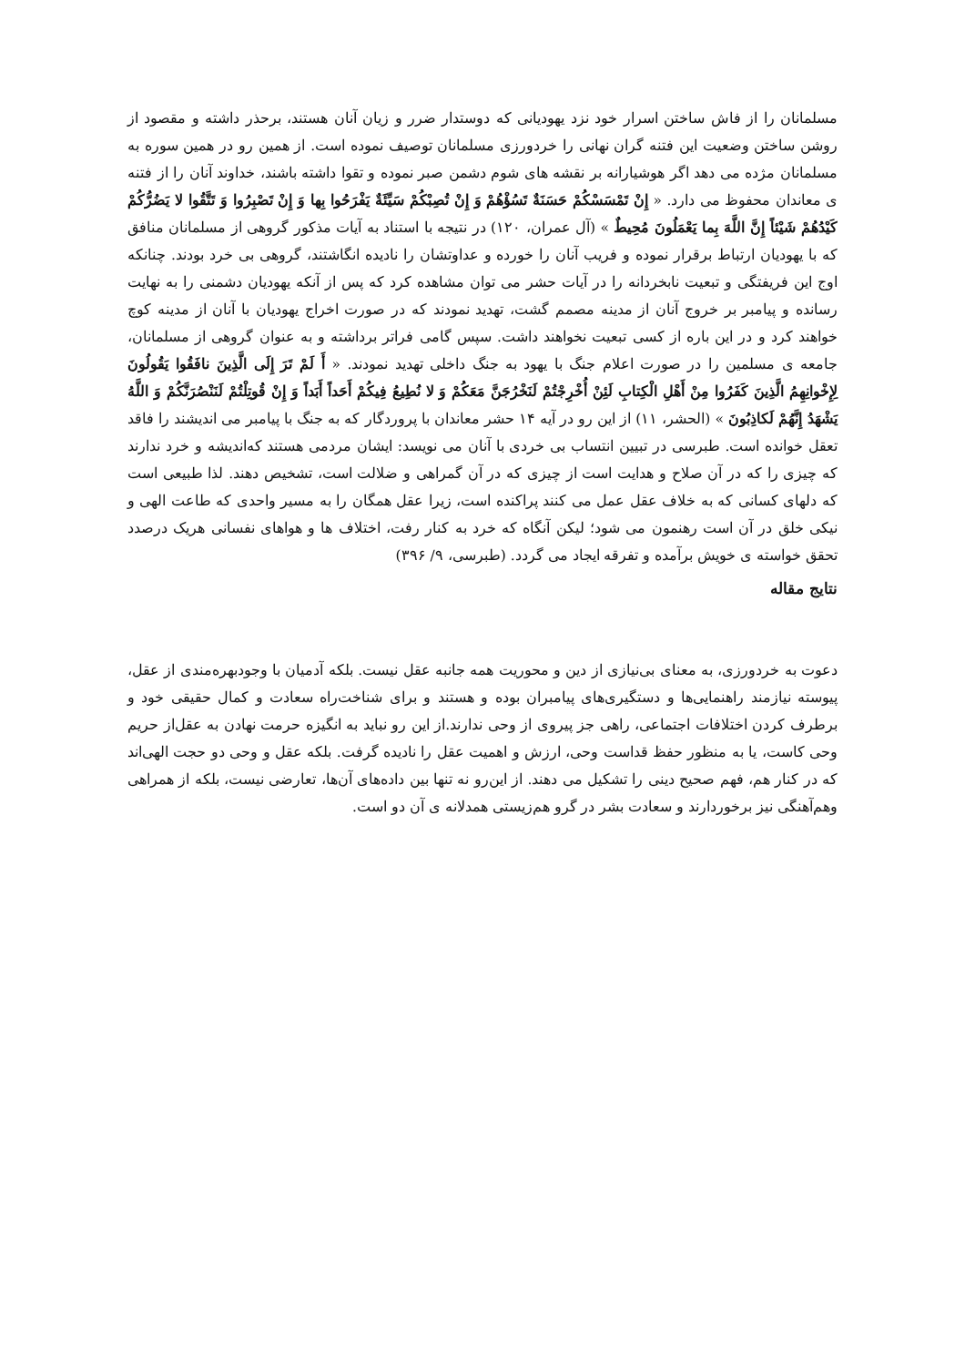مسلمانان را از فاش ساختن اسرار خود نزد یهودیانی که دوستدار ضرر و زیان آنان هستند، برحذر داشته و مقصود از روشن ساختن وضعیت این فتنه گران نهانی را خردورزی مسلمانان توصیف نموده است. از همین رو در همین سوره به مسلمانان مژده می دهد اگر هوشیارانه بر نقشه های شوم دشمن صبر نموده و تقوا داشته باشند، خداوند آنان را از فتنه ی معاندان محفوظ می دارد. « إِنْ تَمْسَسْكُمْ حَسَنَةٌ تَسُؤْهُمْ وَ إِنْ تُصِبْكُمْ سَيِّئَةٌ يَفْرَحُوا بِها وَ إِنْ تَصْبِرُوا وَ تَتَّقُوا لا يَضُرُّكُمْ كَيْدُهُمْ شَيْئاً إِنَّ اللَّهَ بِما يَعْمَلُونَ مُحِيطٌ » (آل عمران، ۱۲۰) در نتیجه با استناد به آیات مذکور گروهی از مسلمانان منافق که با یهودیان ارتباط برقرار نموده و فریب آنان را خورده و عداوتشان را نادیده انگاشتند، گروهی بی خرد بودند. چنانکه اوج این فریفتگی و تبعیت نابخردانه را در آیات حشر می توان مشاهده کرد که پس از آنکه یهودیان دشمنی را به نهایت رسانده و پیامبر بر خروج آنان از مدینه مصمم گشت، تهدید نمودند که در صورت اخراج یهودیان با آنان از مدینه کوچ خواهند کرد و در این باره از کسی تبعیت نخواهند داشت. سپس گامی فراتر برداشته و به عنوان گروهی از مسلمانان، جامعه ی مسلمین را در صورت اعلام جنگ با یهود به جنگ داخلی تهدید نمودند. « أَ لَمْ تَرَ إِلَى الَّذِينَ نافَقُوا يَقُولُونَ لِإِخْوانِهِمُ الَّذِينَ كَفَرُوا مِنْ أَهْلِ الْكِتابِ لَئِنْ أُخْرِجْتُمْ لَنَخْرُجَنَّ مَعَكُمْ وَ لا نُطِيعُ فِيكُمْ أَحَداً أَبَداً وَ إِنْ قُوتِلْتُمْ لَنَنْصُرَنَّكُمْ وَ اللَّهُ يَشْهَدُ إِنَّهُمْ لَكاذِبُونَ » (الحشر، ۱۱) از این رو در آیه ۱۴ حشر معاندان با پروردگار که به جنگ با پیامبر می اندیشند را فاقد تعقل خوانده است. طبرسی در تبیین انتساب بی خردی با آنان می نویسد: ایشان مردمی هستند که‌اندیشه و خرد ندارند که چیزی را که در آن صلاح و هدایت است از چیزی که در آن گمراهی و ضلالت است، تشخیص دهند. لذا طبیعی است که دلهای کسانی که به خلاف عقل عمل می کنند پراکنده است، زیرا عقل همگان را به مسیر واحدی که طاعت الهی و نیکی خلق در آن است رهنمون می شود؛ لیکن آنگاه که خرد به کنار رفت، اختلاف ها و هواهای نفسانی هریک درصدد تحقق خواسته ی خویش برآمده و تفرقه ایجاد می گردد. (طبرسی، ۹/ ۳۹۶)
نتایج مقاله
دعوت به خردورزی، به معنای بی‌نیازی از دین و محوریت همه جانبه عقل نیست. بلکه آدمیان با وجودبهره‌مندی از عقل، پیوسته نیازمند راهنمایی‌ها و دستگیری‌های پیامبران بوده و هستند و برای شناخت‌راه سعادت و کمال حقیقی خود و برطرف کردن اختلافات اجتماعی، راهی جز پیروی از وحی ندارند.از این رو نباید به انگیزه حرمت نهادن به عقل‌از حریم وحی کاست، یا به منظور حفظ قداست وحی، ارزش و اهمیت عقل را نادیده گرفت. بلکه عقل و وحی دو حجت الهی‌اند که در کنار هم، فهم صحیح دینی را تشکیل می دهند. از این‌رو نه تنها بین داده‌های آن‌ها، تعارضی نیست، بلکه از همراهی وهم‌آهنگی نیز برخوردارند و سعادت بشر در گرو هم‌زیستی همدلانه ی آن دو است.